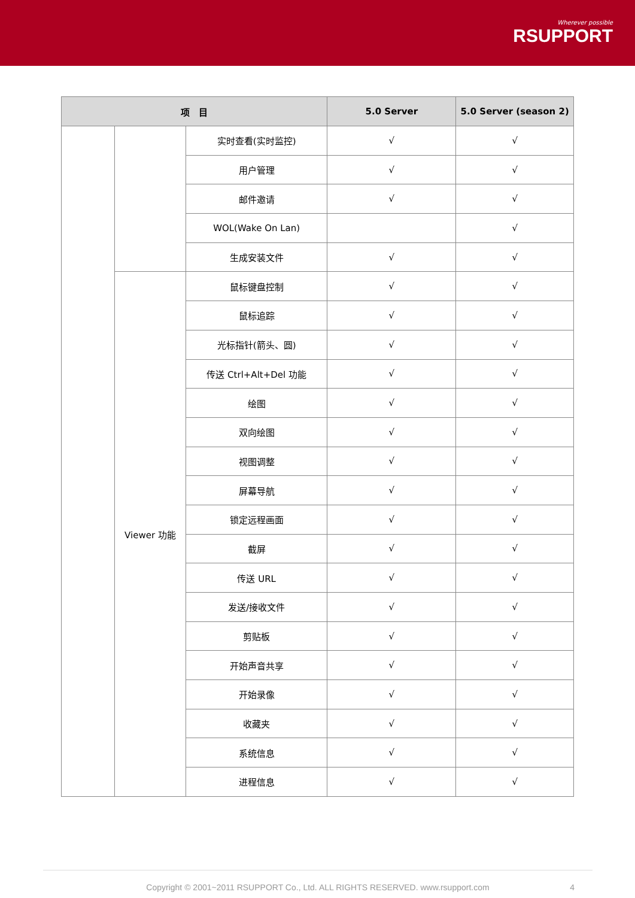Wherever possible
RSUPPORT
| 项 目 | | | 5.0 Server | 5.0 Server (season 2) |
| --- | --- | --- | --- | --- |
| | | 实时查看(实时监控) | √ | √ |
| | | 用户管理 | √ | √ |
| | | 邮件邀请 | √ | √ |
| | | WOL(Wake On Lan) | | √ |
| | | 生成安装文件 | √ | √ |
| | Viewer 功能 | 鼠标键盘控制 | √ | √ |
| | | 鼠标追踪 | √ | √ |
| | | 光标指针(箭头、圆) | √ | √ |
| | | 传送 Ctrl+Alt+Del 功能 | √ | √ |
| | | 绘图 | √ | √ |
| | | 双向绘图 | √ | √ |
| | | 视图调整 | √ | √ |
| | | 屏幕导航 | √ | √ |
| | | 锁定远程画面 | √ | √ |
| | | 截屏 | √ | √ |
| | | 传送 URL | √ | √ |
| | | 发送/接收文件 | √ | √ |
| | | 剪贴板 | √ | √ |
| | | 开始声音共享 | √ | √ |
| | | 开始录像 | √ | √ |
| | | 收藏夹 | √ | √ |
| | | 系统信息 | √ | √ |
| | | 进程信息 | √ | √ |
Copyright © 2001~2011 RSUPPORT Co., Ltd. ALL RIGHTS RESERVED. www.rsupport.com 4